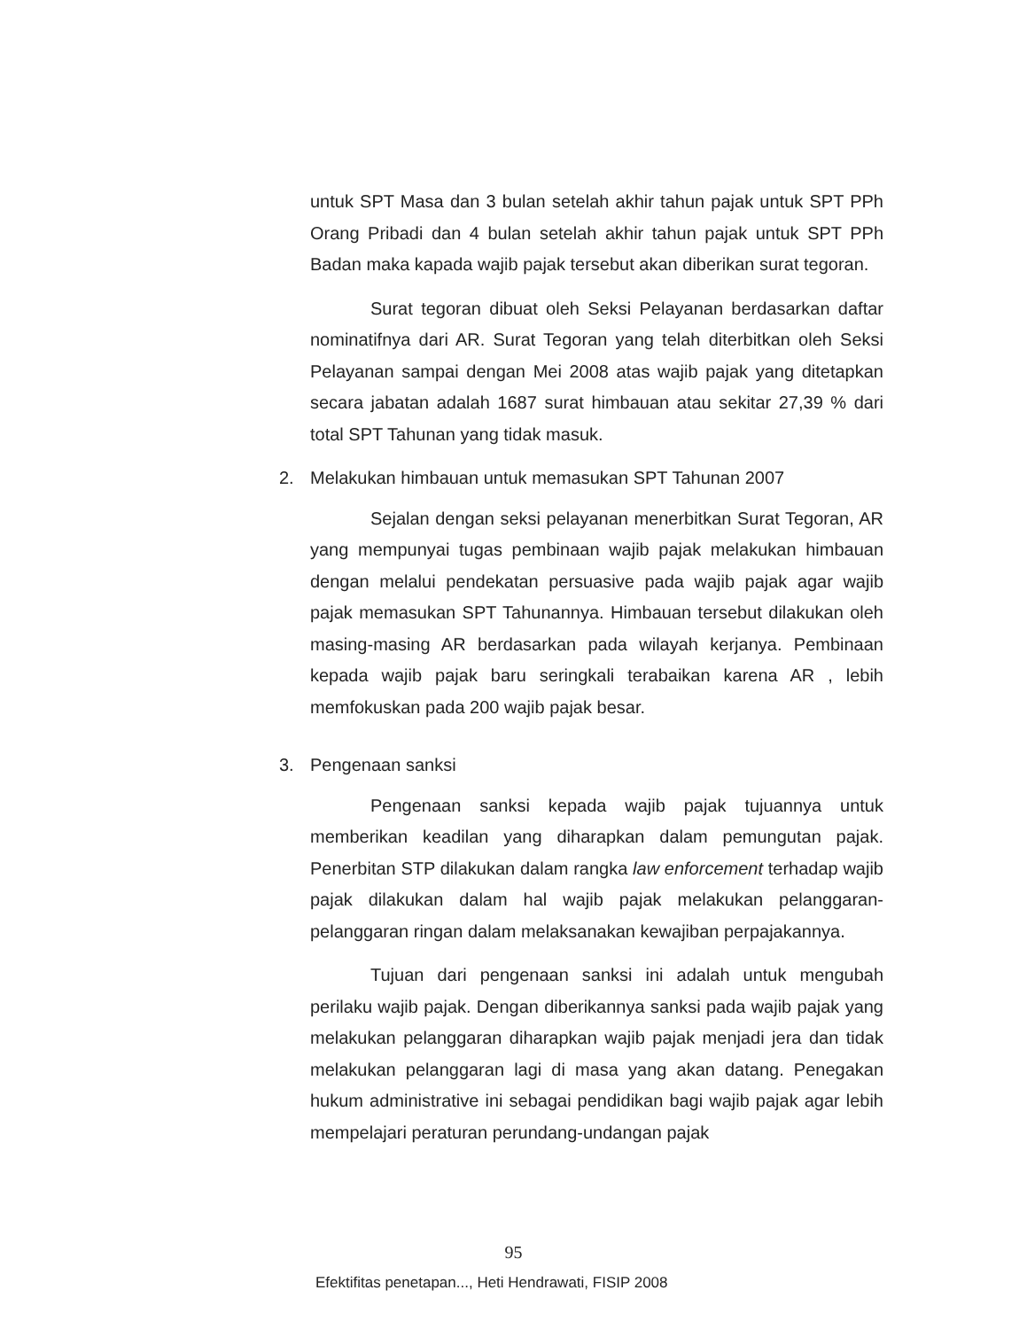untuk SPT Masa dan 3 bulan setelah akhir tahun pajak untuk SPT PPh Orang Pribadi dan 4 bulan setelah akhir tahun pajak untuk SPT PPh Badan maka kapada wajib pajak tersebut akan diberikan surat tegoran.
Surat tegoran dibuat oleh Seksi Pelayanan berdasarkan daftar nominatifnya dari AR. Surat Tegoran yang telah diterbitkan oleh Seksi Pelayanan sampai dengan Mei 2008 atas wajib pajak yang ditetapkan secara jabatan adalah 1687 surat himbauan atau sekitar 27,39 % dari total SPT Tahunan yang tidak masuk.
2. Melakukan himbauan untuk memasukan SPT Tahunan 2007
Sejalan dengan seksi pelayanan menerbitkan Surat Tegoran, AR yang mempunyai tugas pembinaan wajib pajak melakukan himbauan dengan melalui pendekatan persuasive pada wajib pajak agar wajib pajak memasukan SPT Tahunannya. Himbauan tersebut dilakukan oleh masing-masing AR berdasarkan pada wilayah kerjanya. Pembinaan kepada wajib pajak baru seringkali terabaikan karena AR , lebih memfokuskan pada 200 wajib pajak besar.
3. Pengenaan sanksi
Pengenaan sanksi kepada wajib pajak tujuannya untuk memberikan keadilan yang diharapkan dalam pemungutan pajak. Penerbitan STP dilakukan dalam rangka law enforcement terhadap wajib pajak dilakukan dalam hal wajib pajak melakukan pelanggaran-pelanggaran ringan dalam melaksanakan kewajiban perpajakannya.
Tujuan dari pengenaan sanksi ini adalah untuk mengubah perilaku wajib pajak. Dengan diberikannya sanksi pada wajib pajak yang melakukan pelanggaran diharapkan wajib pajak menjadi jera dan tidak melakukan pelanggaran lagi di masa yang akan datang. Penegakan hukum administrative ini sebagai pendidikan bagi wajib pajak agar lebih mempelajari peraturan perundang-undangan pajak
95
Efektifitas penetapan..., Heti Hendrawati, FISIP 2008